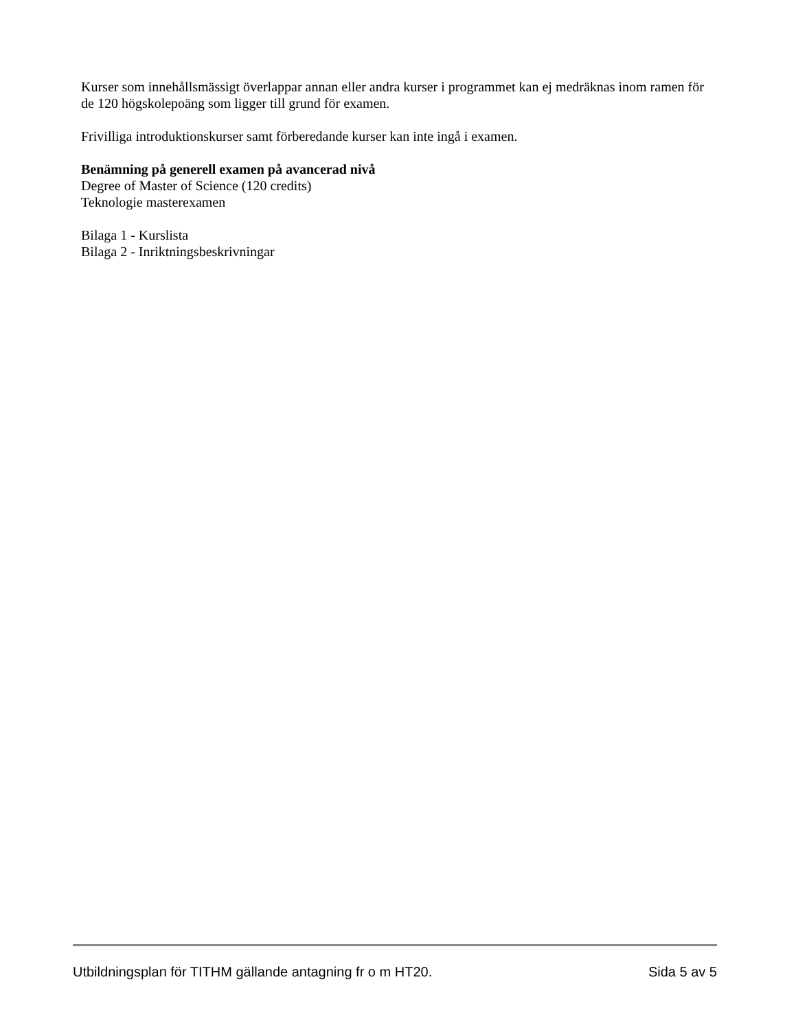Kurser som innehållsmässigt överlappar annan eller andra kurser i programmet kan ej medräknas inom ramen för de 120 högskolepoäng som ligger till grund för examen.
Frivilliga introduktionskurser samt förberedande kurser kan inte ingå i examen.
Benämning på generell examen på avancerad nivå
Degree of Master of Science (120 credits)
Teknologie masterexamen
Bilaga 1 - Kurslista
Bilaga 2 - Inriktningsbeskrivningar
Utbildningsplan för TITHM gällande antagning fr o m HT20. Sida 5 av 5